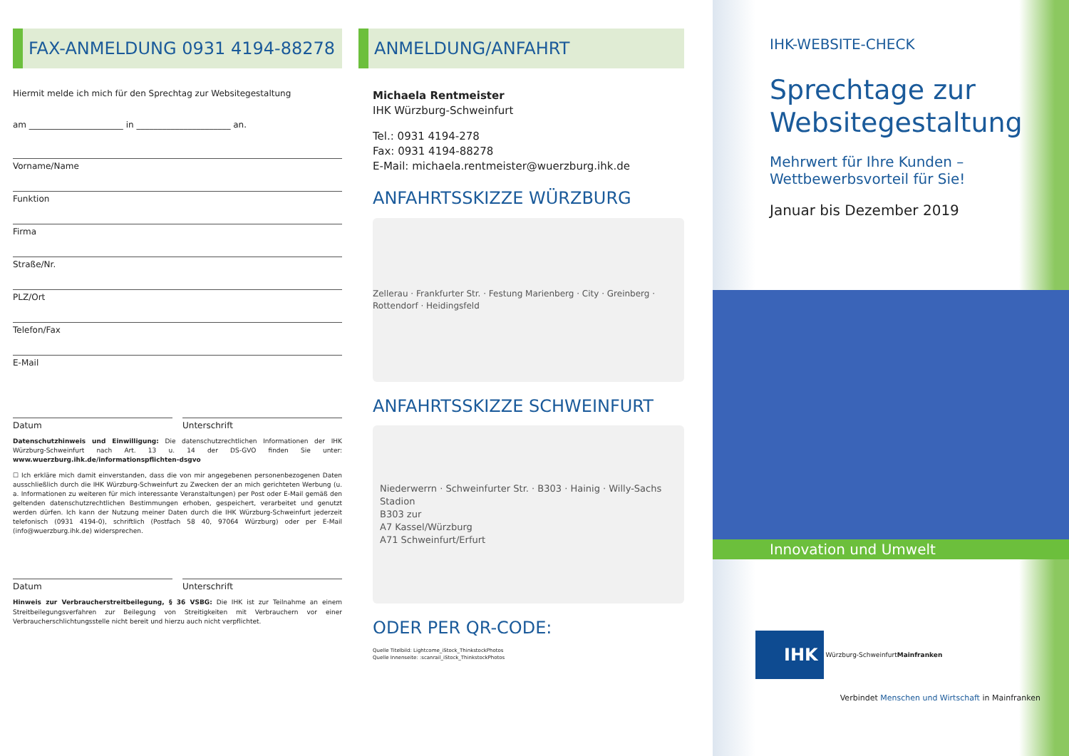FAX-ANMELDUNG 0931 4194-88278
Hiermit melde ich mich für den Sprechtag zur Websitegestaltung
am ______________________ in ______________________ an.
Vorname/Name
Funktion
Firma
Straße/Nr.
PLZ/Ort
Telefon/Fax
E-Mail
Datum Unterschrift
Datenschutzhinweis und Einwilligung: Die datenschutzrechtlichen Informationen der IHK Würzburg-Schweinfurt nach Art. 13 u. 14 der DS-GVO finden Sie unter: www.wuerzburg.ihk.de/informationspflichten-dsgvo
☐ Ich erkläre mich damit einverstanden, dass die von mir angegebenen personenbezogenen Daten ausschließlich durch die IHK Würzburg-Schweinfurt zu Zwecken der an mich gerichteten Werbung (u. a. Informationen zu weiteren für mich interessante Veranstaltungen) per Post oder E-Mail gemäß den geltenden datenschutzrechtlichen Bestimmungen erhoben, gespeichert, verarbeitet und genutzt werden dürfen. Ich kann der Nutzung meiner Daten durch die IHK Würzburg-Schweinfurt jederzeit telefonisch (0931 4194-0), schriftlich (Postfach 58 40, 97064 Würzburg) oder per E-Mail (info@wuerzburg.ihk.de) widersprechen.
Datum Unterschrift
Hinweis zur Verbraucherstreitbeilegung, § 36 VSBG: Die IHK ist zur Teilnahme an einem Streitbeilegungsverfahren zur Beilegung von Streitigkeiten mit Verbrauchern vor einer Verbraucherschlichtungsstelle nicht bereit und hierzu auch nicht verpflichtet.
ANMELDUNG/ANFAHRT
Michaela Rentmeister
IHK Würzburg-Schweinfurt
Tel.: 0931 4194-278
Fax: 0931 4194-88278
E-Mail: michaela.rentmeister@wuerzburg.ihk.de
ANFAHRTSSKIZZE WÜRZBURG
Zellerau · Frankfurter Str. · Festung Marienberg · City · Greinberg · Rottendorf · Heidingsfeld
ANFAHRTSSKIZZE SCHWEINFURT
Niederwerrn · Schweinfurter Str. · B303 · Hainig · Willy-Sachs Stadion
B303 zur
A7 Kassel/Würzburg
A71 Schweinfurt/Erfurt
ODER PER QR-CODE:
Quelle Titelbild: Lightcome_iStock_ThinkstockPhotos
Quelle Innenseite: :scanrail_iStock_ThinkstockPhotos
IHK-WEBSITE-CHECK
Sprechtage zur Websitegestaltung
Mehrwert für Ihre Kunden –
Wettbewerbsvorteil für Sie!
Januar bis Dezember 2019
Innovation und Umwelt
IHK Würzburg-Schweinfurt
Mainfranken
Verbindet Menschen und Wirtschaft in Mainfranken